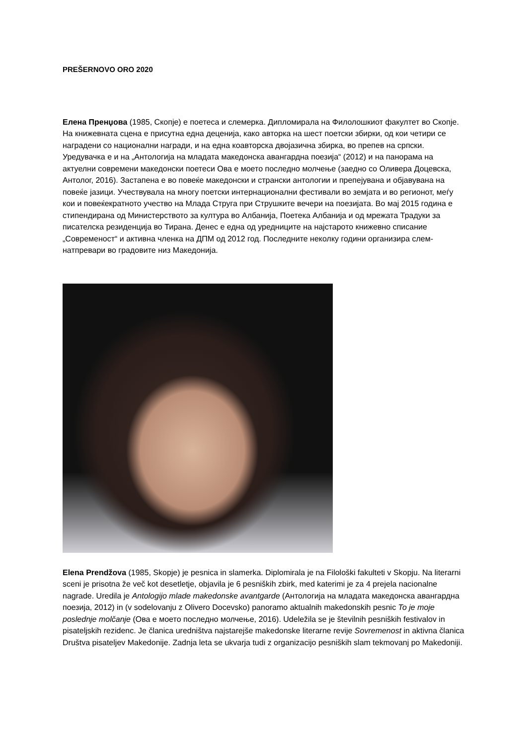PREŠERNOVO ORO 2020
Елена Пренџова (1985, Скопје) е поетеса и слемерка. Дипломирала на Филолошкиот факултет во Скопје. На книжевната сцена е присутна една деценија, како авторка на шест поетски збирки, од кои четири се наградени со национални награди, и на една коавторска двојазична збирка, во препев на српски. Уредувачка е и на „Антологија на младата македонска авангардна поезија“ (2012) и на панорама на актуелни современи македонски поетеси Ова е моето последно молчење (заедно со Оливера Доцевска, Антолог, 2016). Застапена е во повеќе македонски и странски антологии и препејувана и објавувана на повеќе јазици. Учествувала на многу поетски интернационални фестивали во земјата и во регионот, меѓу кои и повеќекратното учество на Млада Струга при Струшките вечери на поезијата. Во мај 2015 година е стипендирана од Министерството за култура во Албанија, Поетека Албанија и од мрежата Традуки за писателска резиденција во Тирана. Денес е една од уредниците на најстарото книжевно списание „Современост“ и активна членка на ДПМ од 2012 год. Последните неколку години организира слем-натпревари во градовите низ Македонија.
Elena Prendžova (1985, Skopje) je pesnica in slamerka. Diplomirala je na Filološki fakulteti v Skopju. Na literarni sceni je prisotna že več kot desetletje, objavila je 6 pesniških zbirk, med katerimi je za 4 prejela nacionalne nagrade. Uredila je Antologijo mlade makedonske avantgarde (Антологија на младата македонска авангардна поезија, 2012) in (v sodelovanju z Olivero Docevsko) panoramo aktualnih makedonskih pesnic To je moje poslednje molčanje (Ова е моето последно молчење, 2016). Udeležila se je številnih pesniških festivalov in pisateljskih rezidenc. Je članica uredništva najstarejše makedonske literarne revije Sovremenost in aktivna članica Društva pisateljev Makedonije. Zadnja leta se ukvarja tudi z organizacijo pesniških slam tekmovanj po Makedoniji.